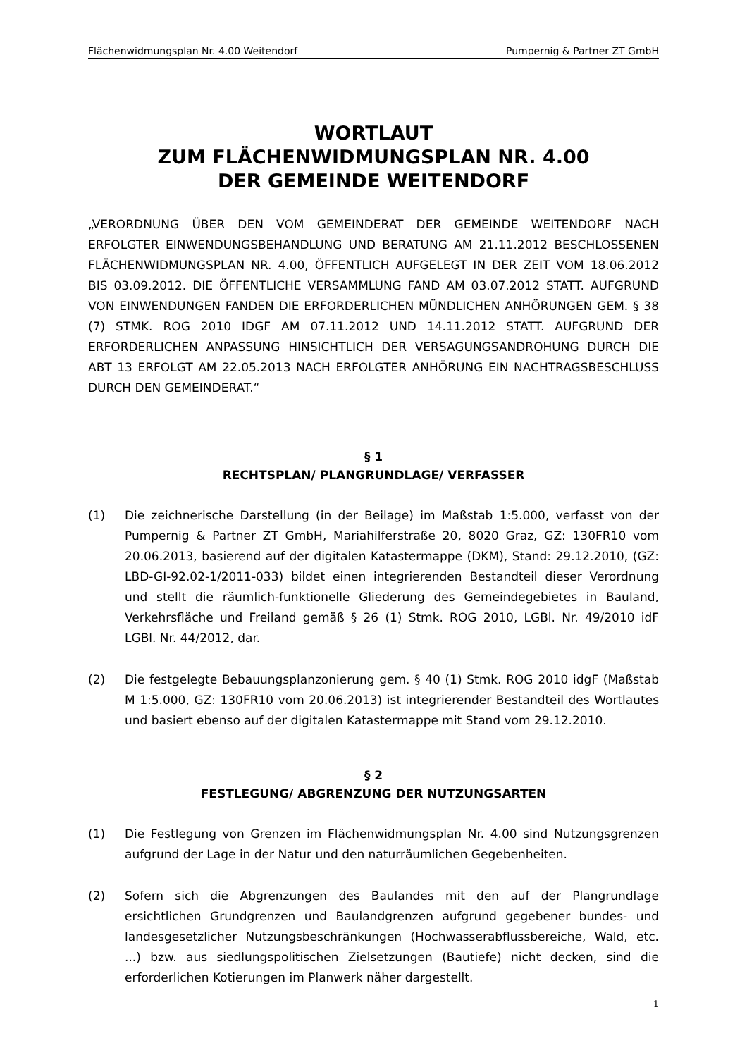Flächenwidmungsplan Nr. 4.00 Weitendorf Pumpernig & Partner ZT GmbH
WORTLAUT
ZUM FLÄCHENWIDMUNGSPLAN NR. 4.00
DER GEMEINDE WEITENDORF
„VERORDNUNG ÜBER DEN VOM GEMEINDERAT DER GEMEINDE WEITENDORF NACH ERFOLGTER EINWENDUNGSBEHANDLUNG UND BERATUNG AM 21.11.2012 BESCHLOSSENEN FLÄCHENWIDMUNGSPLAN NR. 4.00, ÖFFENTLICH AUFGELEGT IN DER ZEIT VOM 18.06.2012 BIS 03.09.2012. DIE ÖFFENTLICHE VERSAMMLUNG FAND AM 03.07.2012 STATT. AUFGRUND VON EINWENDUNGEN FANDEN DIE ERFORDERLICHEN MÜNDLICHEN ANHÖRUNGEN GEM. § 38 (7) STMK. ROG 2010 IDGF AM 07.11.2012 UND 14.11.2012 STATT. AUFGRUND DER ERFORDERLICHEN ANPASSUNG HINSICHTLICH DER VERSAGUNGSANDROHUNG DURCH DIE ABT 13 ERFOLGT AM 22.05.2013 NACH ERFOLGTER ANHÖRUNG EIN NACHTRAGSBESCHLUSS DURCH DEN GEMEINDERAT.“
§ 1
RECHTSPLAN/ PLANGRUNDLAGE/ VERFASSER
(1) Die zeichnerische Darstellung (in der Beilage) im Maßstab 1:5.000, verfasst von der Pumpernig & Partner ZT GmbH, Mariahilferstraße 20, 8020 Graz, GZ: 130FR10 vom 20.06.2013, basierend auf der digitalen Katastermappe (DKM), Stand: 29.12.2010, (GZ: LBD-GI-92.02-1/2011-033) bildet einen integrierenden Bestandteil dieser Verordnung und stellt die räumlich-funktionelle Gliederung des Gemeindegebietes in Bauland, Verkehrsfläche und Freiland gemäß § 26 (1) Stmk. ROG 2010, LGBl. Nr. 49/2010 idF LGBl. Nr. 44/2012, dar.
(2) Die festgelegte Bebauungsplanzonierung gem. § 40 (1) Stmk. ROG 2010 idgF (Maßstab M 1:5.000, GZ: 130FR10 vom 20.06.2013) ist integrierender Bestandteil des Wortlautes und basiert ebenso auf der digitalen Katastermappe mit Stand vom 29.12.2010.
§ 2
FESTLEGUNG/ ABGRENZUNG DER NUTZUNGSARTEN
(1) Die Festlegung von Grenzen im Flächenwidmungsplan Nr. 4.00 sind Nutzungsgrenzen aufgrund der Lage in der Natur und den naturräumlichen Gegebenheiten.
(2) Sofern sich die Abgrenzungen des Baulandes mit den auf der Plangrundlage ersichtlichen Grundgrenzen und Baulandgrenzen aufgrund gegebener bundes- und landesgesetzlicher Nutzungsbeschränkungen (Hochwasserabflussbereiche, Wald, etc. ...) bzw. aus siedlungspolitischen Zielsetzungen (Bautiefe) nicht decken, sind die erforderlichen Kotierungen im Planwerk näher dargestellt.
1